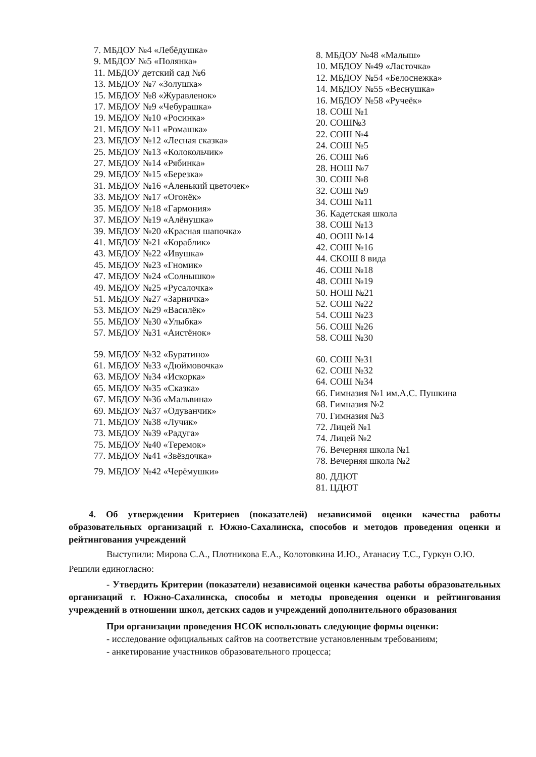7. МБДОУ №4 «Лебёдушка»
9. МБДОУ №5 «Полянка»
11. МБДОУ детский сад №6
13. МБДОУ №7 «Золушка»
15. МБДОУ №8 «Журавленок»
17. МБДОУ №9 «Чебурашка»
19. МБДОУ №10 «Росинка»
21. МБДОУ №11 «Ромашка»
23. МБДОУ №12 «Лесная сказка»
25. МБДОУ №13 «Колокольчик»
27. МБДОУ №14 «Рябинка»
29. МБДОУ №15 «Березка»
31. МБДОУ №16 «Аленький цветочек»
33. МБДОУ №17 «Огонёк»
35. МБДОУ №18 «Гармония»
37. МБДОУ №19 «Алёнушка»
39. МБДОУ №20 «Красная шапочка»
41. МБДОУ №21 «Кораблик»
43. МБДОУ №22 «Ивушка»
45. МБДОУ №23 «Гномик»
47. МБДОУ №24 «Солнышко»
49. МБДОУ №25 «Русалочка»
51. МБДОУ №27 «Зарничка»
53. МБДОУ №29 «Василёк»
55. МБДОУ №30 «Улыбка»
57. МБДОУ №31 «Аистёнок»
59. МБДОУ №32 «Буратино»
61. МБДОУ №33 «Дюймовочка»
63. МБДОУ №34 «Искорка»
65. МБДОУ №35 «Сказка»
67. МБДОУ №36 «Мальвина»
69. МБДОУ №37 «Одуванчик»
71. МБДОУ №38 «Лучик»
73. МБДОУ №39 «Радуга»
75. МБДОУ №40 «Теремок»
77. МБДОУ №41 «Звёздочка»
79. МБДОУ №42 «Черёмушки»
8. МБДОУ №48 «Малыш»
10. МБДОУ №49 «Ласточка»
12. МБДОУ №54 «Белоснежка»
14. МБДОУ №55 «Веснушка»
16. МБДОУ №58 «Ручеёк»
18. СОШ №1
20. СОШ№3
22. СОШ №4
24. СОШ №5
26. СОШ №6
28. НОШ №7
30. СОШ №8
32. СОШ №9
34. СОШ №11
36. Кадетская школа
38. СОШ №13
40. ООШ №14
42. СОШ №16
44. СКОШ 8 вида
46. СОШ №18
48. СОШ №19
50. НОШ №21
52. СОШ №22
54. СОШ №23
56. СОШ №26
58. СОШ №30
60. СОШ №31
62. СОШ №32
64. СОШ №34
66. Гимназия №1 им.А.С. Пушкина
68. Гимназия №2
70. Гимназия №3
72. Лицей №1
74. Лицей №2
76. Вечерняя школа №1
78. Вечерняя школа №2
80. ДДЮТ
81. ЦДЮТ
4. Об утверждении Критериев (показателей) независимой оценки качества работы образовательных организаций г. Южно-Сахалинска, способов и методов проведения оценки и рейтингования учреждений
Выступили: Мирова С.А., Плотникова Е.А., Колотовкина И.Ю., Атанасиу Т.С., Гуркун О.Ю.
Решили единогласно:
- Утвердить Критерии (показатели) независимой оценки качества работы образовательных организаций г. Южно-Сахалинска, способы и методы проведения оценки и рейтингования учреждений в отношении школ, детских садов и учреждений дополнительного образования
При организации проведения НСОК использовать следующие формы оценки:
- исследование официальных сайтов на соответствие установленным требованиям;
- анкетирование участников образовательного процесса;